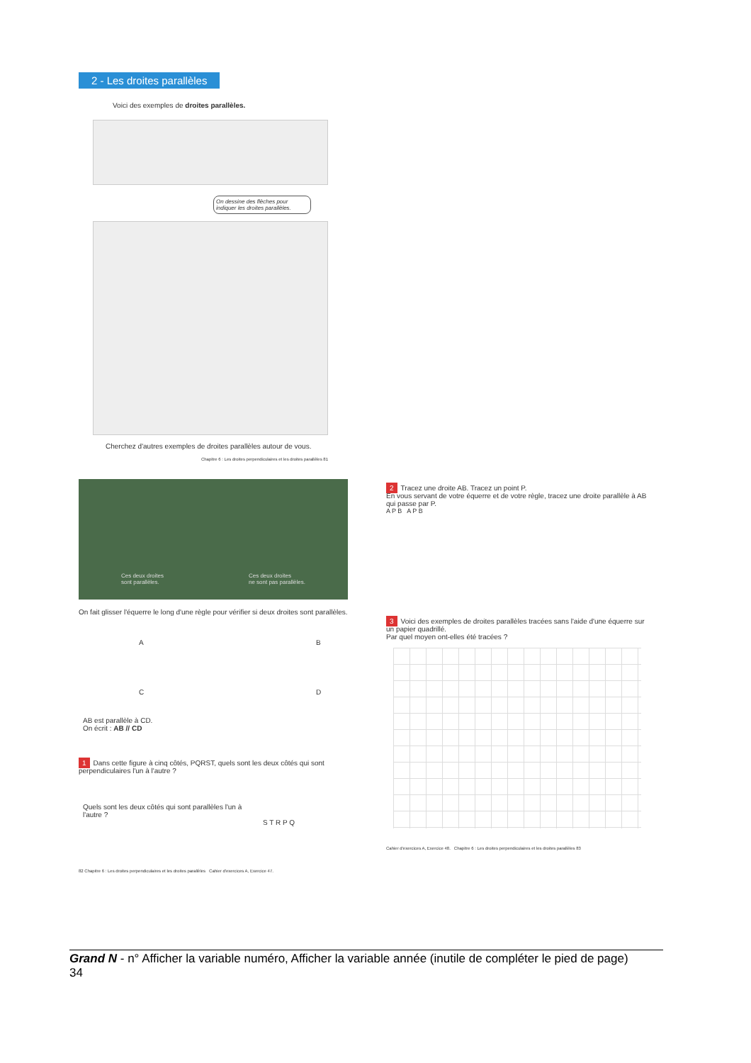2 - Les droites parallèles
Voici des exemples de droites parallèles.
On dessine des flèches pour indiquer les droites parallèles.
Cherchez d'autres exemples de droites parallèles autour de vous.
Chapitre 6 : Les droites perpendiculaires et les droites parallèles 81
Ces deux droites
sont parallèles. Ces deux droites
ne sont pas parallèles.
On fait glisser l'équerre le long d'une règle pour vérifier si deux droites sont parallèles.
A B
C D
AB est parallèle à CD.
On écrit : AB // CD
1 Dans cette figure à cinq côtés, PQRST, quels sont les deux côtés qui sont perpendiculaires l'un à l'autre ?
Quels sont les deux côtés qui sont parallèles l'un à l'autre ?
S T R P Q
82 Chapitre 6 : Les droites perpendiculaires et les droites parallèles Cahier d'exercices A, Exercice 47.
2 Tracez une droite AB. Tracez un point P.
En vous servant de votre équerre et de votre règle, tracez une droite parallèle à AB qui passe par P.
A P B A P B
3 Voici des exemples de droites parallèles tracées sans l'aide d'une équerre sur un papier quadrillé.
Par quel moyen ont-elles été tracées ?
Cahier d'exercices A, Exercice 48. Chapitre 6 : Les droites perpendiculaires et les droites parallèles 83
Grand N - n° Afficher la variable numéro, Afficher la variable année (inutile de compléter le pied de page)
34